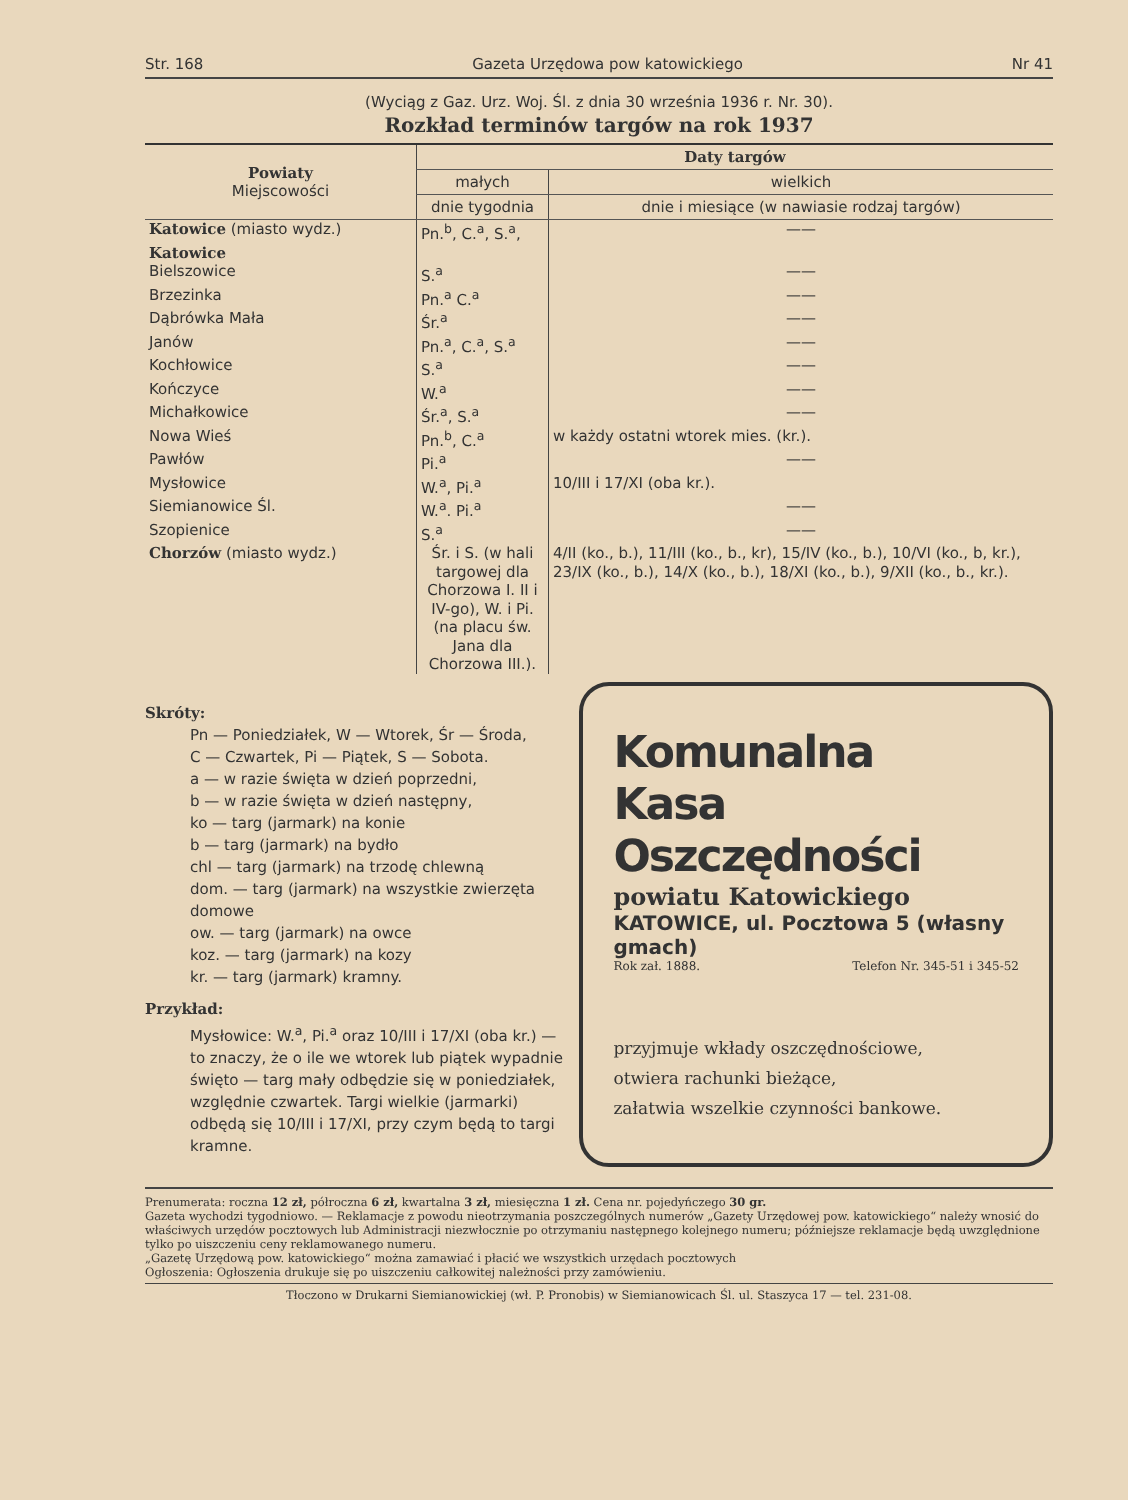Str. 168 Gazeta Urzędowa pow katowickiego Nr 41
(Wyciąg z Gaz. Urz. Woj. Śl. z dnia 30 września 1936 r. Nr. 30).
Rozkład terminów targów na rok 1937
| Powiaty Miejscowości | Daty targów | |
| --- | --- | --- |
| | małych | wielkich |
| | dnie tygodnia | dnie i miesiące (w nawiasie rodzaj targów) |
| Katowice (miasto wydz.) | Pn.<sup>b</sup>, C.<sup>a</sup>, S.<sup>a</sup>, | —— |
| Katowice | | |
| Bielszowice | S.<sup>a</sup> | —— |
| Brzezinka | Pn.<sup>a</sup> C.<sup>a</sup> | —— |
| Dąbrówka Mała | Śr.<sup>a</sup> | —— |
| Janów | Pn.<sup>a</sup>, C.<sup>a</sup>, S.<sup>a</sup> | —— |
| Kochłowice | S.<sup>a</sup> | —— |
| Kończyce | W.<sup>a</sup> | —— |
| Michałkowice | Śr.<sup>a</sup>, S.<sup>a</sup> | —— |
| Nowa Wieś | Pn.<sup>b</sup>, C.<sup>a</sup> | w każdy ostatni wtorek mies. (kr.). |
| Pawłów | Pi.<sup>a</sup> | —— |
| Mysłowice | W.<sup>a</sup>, Pi.<sup>a</sup> | 10/III i 17/XI (oba kr.). |
| Siemianowice Śl. | W.<sup>a</sup>. Pi.<sup>a</sup> | —— |
| Szopienice | S.<sup>a</sup> | —— |
| Chorzów (miasto wydz.) | Śr. i S. (w hali targowej dla Chorzowa I. II i IV-go), W. i Pi. (na placu św. Jana dla Chorzowa III.). | 4/II (ko., b.), 11/III (ko., b., kr), 15/IV (ko., b.), 10/VI (ko., b, kr.), 23/IX (ko., b.), 14/X (ko., b.), 18/XI (ko., b.), 9/XII (ko., b., kr.). |
Skróty:
Pn — Poniedziałek, W — Wtorek, Śr — Środa,
C — Czwartek, Pi — Piątek, S — Sobota.
a — w razie święta w dzień poprzedni,
b — w razie święta w dzień następny,
ko — targ (jarmark) na konie
b — targ (jarmark) na bydło
chl — targ (jarmark) na trzodę chlewną
dom. — targ (jarmark) na wszystkie zwierzęta domowe
ow. — targ (jarmark) na owce
koz. — targ (jarmark) na kozy
kr. — targ (jarmark) kramny.
Przykład:
Mysłowice: W.<sup>a</sup>, Pi.<sup>a</sup> oraz 10/III i 17/XI (oba kr.) — to znaczy, że o ile we wtorek lub piątek wypadnie święto — targ mały odbędzie się w poniedziałek, względnie czwartek. Targi wielkie (jarmarki) odbędą się 10/III i 17/XI, przy czym będą to targi kramne.
Komunalna
Kasa Oszczędności
powiatu Katowickiego
KATOWICE, ul. Pocztowa 5 (własny gmach)
Rok zał. 1888. Telefon Nr. 345-51 i 345-52
przyjmuje wkłady oszczędnościowe,
otwiera rachunki bieżące,
załatwia wszelkie czynności bankowe.
Prenumerata: roczna 12 zł, półroczna 6 zł, kwartalna 3 zł, miesięczna 1 zł. Cena nr. pojedyńczego 30 gr.
Gazeta wychodzi tygodniowo. — Reklamacje z powodu nieotrzymania poszczególnych numerów „Gazety Urzędowej pow. katowickiego“ należy wnosić do właściwych urzędów pocztowych lub Administracji niezwłocznie po otrzymaniu następnego kolejnego numeru; późniejsze reklamacje będą uwzględnione tylko po uiszczeniu ceny reklamowanego numeru.
„Gazetę Urzędową pow. katowickiego“ można zamawiać i płacić we wszystkich urzędach pocztowych
Ogłoszenia: Ogłoszenia drukuje się po uiszczeniu całkowitej należności przy zamówieniu.
Tłoczono w Drukarni Siemianowickiej (wł. P. Pronobis) w Siemianowicach Śl. ul. Staszyca 17 — tel. 231-08.